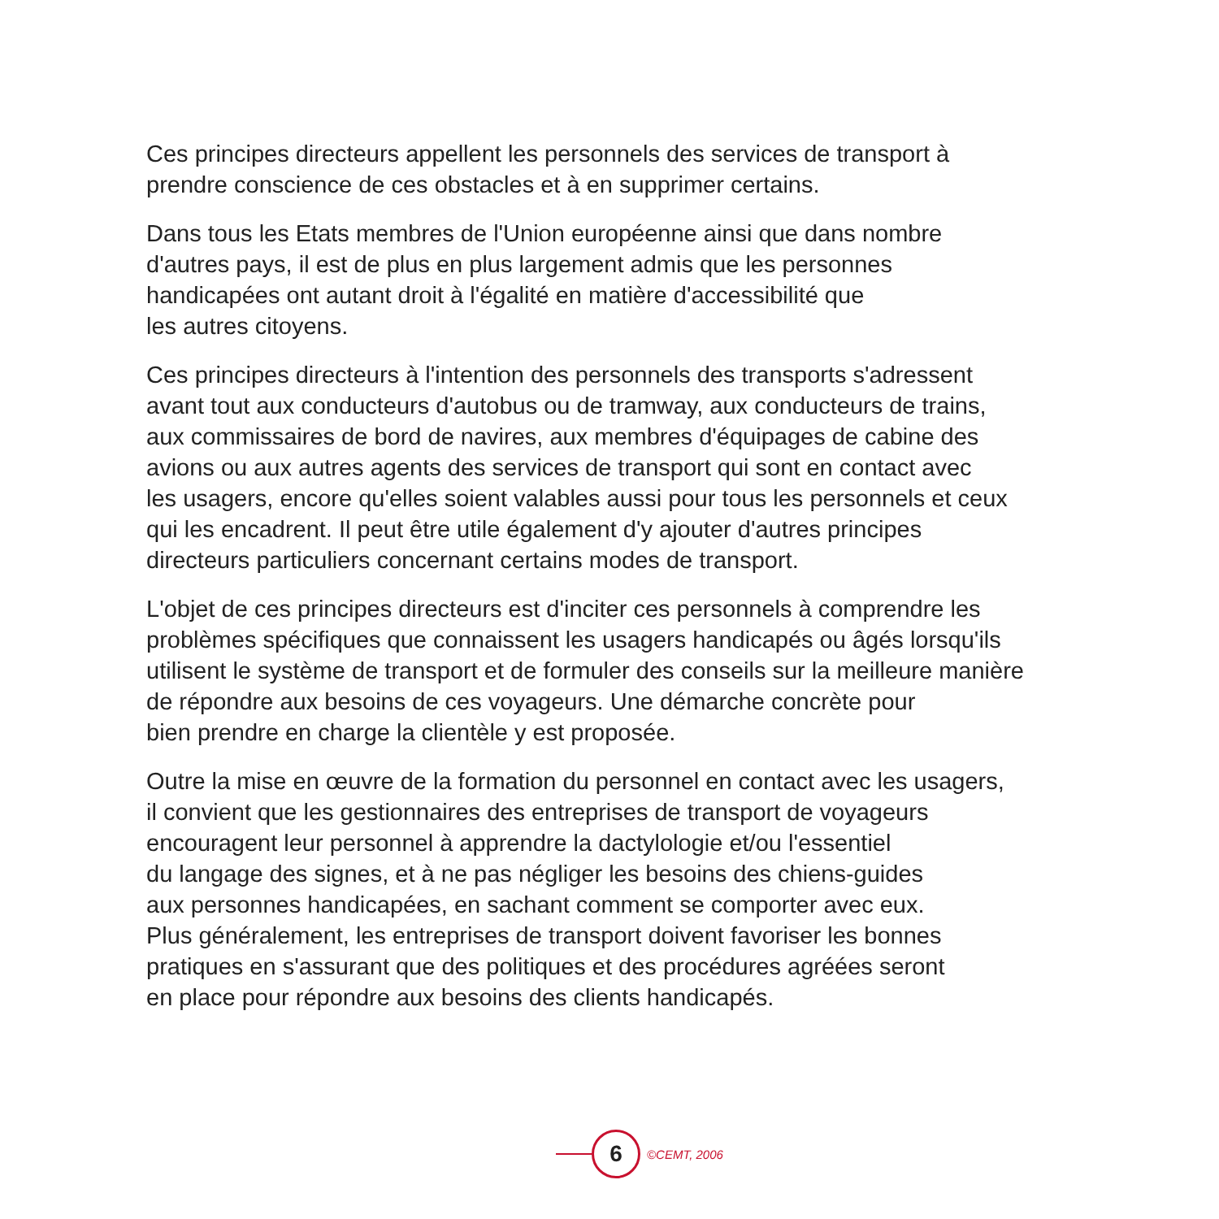Ces principes directeurs appellent les personnels des services de transport à
prendre conscience de ces obstacles et à en supprimer certains.
Dans tous les Etats membres de l'Union européenne ainsi que dans nombre
d'autres pays, il est de plus en plus largement admis que les personnes
handicapées ont autant droit à l'égalité en matière d'accessibilité que
les autres citoyens.
Ces principes directeurs à l'intention des personnels des transports s'adressent
avant tout aux conducteurs d'autobus ou de tramway, aux conducteurs de trains,
aux commissaires de bord de navires, aux membres d'équipages de cabine des
avions ou aux autres agents des services de transport qui sont en contact avec
les usagers, encore qu'elles soient valables aussi pour tous les personnels et ceux
qui les encadrent. Il peut être utile également d'y ajouter d'autres principes
directeurs particuliers concernant certains modes de transport.
L'objet de ces principes directeurs est d'inciter ces personnels à comprendre les
problèmes spécifiques que connaissent les usagers handicapés ou âgés lorsqu'ils
utilisent le système de transport et de formuler des conseils sur la meilleure manière
de répondre aux besoins de ces voyageurs. Une démarche concrète pour
bien prendre en charge la clientèle y est proposée.
Outre la mise en œuvre de la formation du personnel en contact avec les usagers,
il convient que les gestionnaires des entreprises de transport de voyageurs
encouragent leur personnel à apprendre la dactylologie et/ou l'essentiel
du langage des signes, et à ne pas négliger les besoins des chiens-guides
aux personnes handicapées, en sachant comment se comporter avec eux.
Plus généralement, les entreprises de transport doivent favoriser les bonnes
pratiques en s'assurant que des politiques et des procédures agréées seront
en place pour répondre aux besoins des clients handicapés.
6
©CEMT, 2006